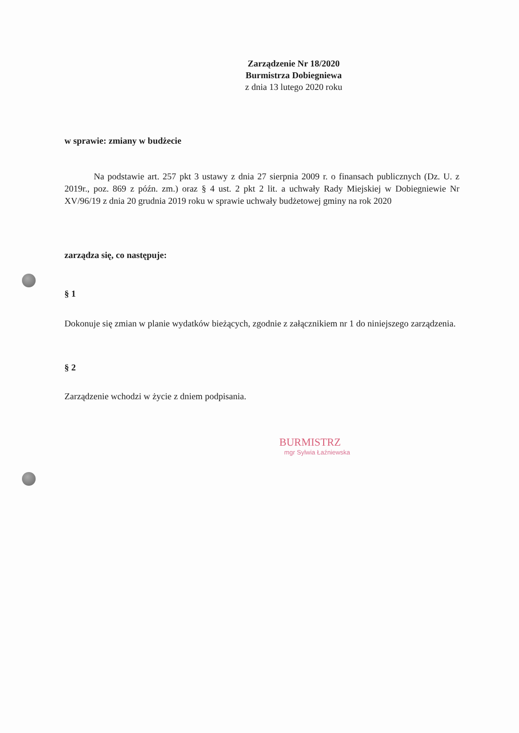Zarządzenie Nr 18/2020
Burmistrza Dobiegniewa
z dnia 13 lutego 2020 roku
w sprawie: zmiany w budżecie
Na podstawie art. 257 pkt 3 ustawy z dnia 27 sierpnia 2009 r. o finansach publicznych (Dz. U. z 2019r., poz. 869 z późn. zm.) oraz § 4 ust. 2 pkt 2 lit. a uchwały Rady Miejskiej w Dobiegniewie Nr XV/96/19 z dnia 20 grudnia 2019 roku w sprawie uchwały budżetowej gminy na rok 2020
zarządza się, co następuje:
§ 1
Dokonuje się zmian w planie wydatków bieżących, zgodnie z załącznikiem nr 1 do niniejszego zarządzenia.
§ 2
Zarządzenie wchodzi w życie z dniem podpisania.
BURMISTRZ
mgr Sylwia Łaźniewska